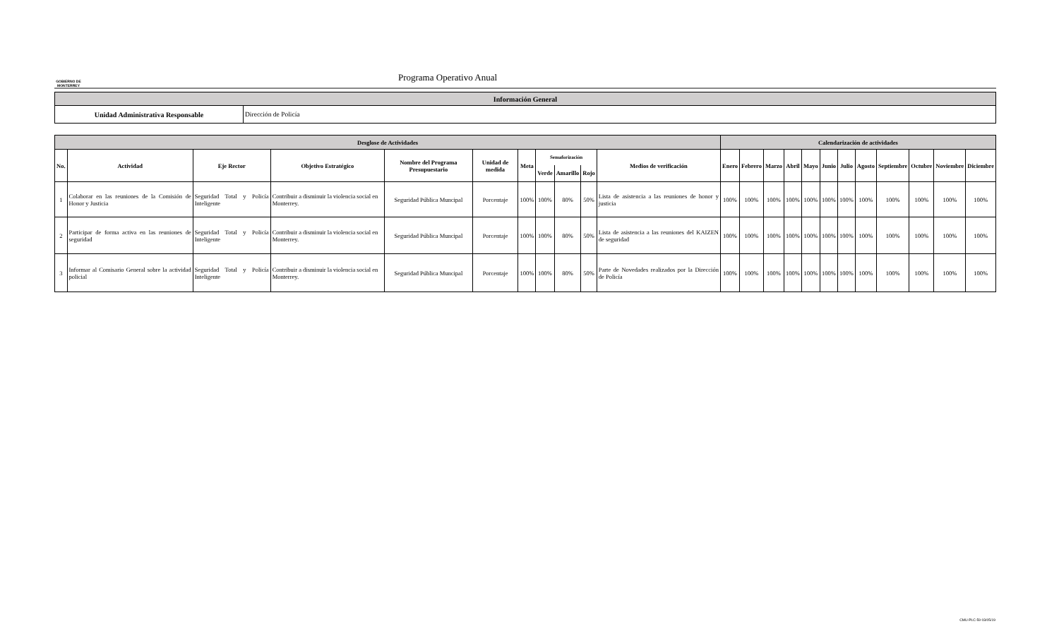GOBIERNO DE
MONTERREY
Programa Operativo Anual
| Información General | |
| --- | --- |
| Unidad Administrativa Responsable | Dirección de Policía |
| Desglose de Actividades | | | | | | | | | | | Calendarización de actividades | | | | | | | | | | | |
| --- | --- | --- | --- | --- | --- | --- | --- | --- | --- | --- | --- | --- | --- | --- | --- | --- | --- | --- | --- | --- | --- | --- |
| No. | Actividad | Eje Rector | Objetivo Estratégico | Nombre del Programa Presupuestario | Unidad de medida | Meta | Semaforización | | | Medios de verificación | Enero | Febrero | Marzo | Abril | Mayo | Junio | Julio | Agosto | Septiembre | Octubre | Noviembre | Diciembre |
| | | | | | | | Verde | Amarillo | Rojo | | | | | | | | | | | | | |
| 1 | Colaborar en las reuniones de la Comisión de Honor y Justicia | Seguridad Total y Policía Inteligente | Contribuir a disminuir la violencia social en Monterrey. | Seguridad Pública Muncipal | Porcentaje | 100% | 100% | 80% | 50% | Lista de asistencia a las reuniones de honor y justicia | 100% | 100% | 100% | 100% | 100% | 100% | 100% | 100% | 100% | 100% | 100% | 100% |
| 2 | Participar de forma activa en las reuniones de seguridad | Seguridad Total y Policía Inteligente | Contribuir a disminuir la violencia social en Monterrey. | Seguridad Pública Muncipal | Porcentaje | 100% | 100% | 80% | 50% | Lista de asistencia a las reuniones del KAIZEN de seguridad | 100% | 100% | 100% | 100% | 100% | 100% | 100% | 100% | 100% | 100% | 100% | 100% |
| 3 | Informar al Comisario General sobre la actividad policial | Seguridad Total y Policía Inteligente | Contribuir a disminuir la violencia social en Monterrey. | Seguridad Pública Muncipal | Porcentaje | 100% | 100% | 80% | 50% | Parte de Novedades realizados por la Dirección de Policía | 100% | 100% | 100% | 100% | 100% | 100% | 100% | 100% | 100% | 100% | 100% | 100% |
CMU-PLC-59 03/05/19